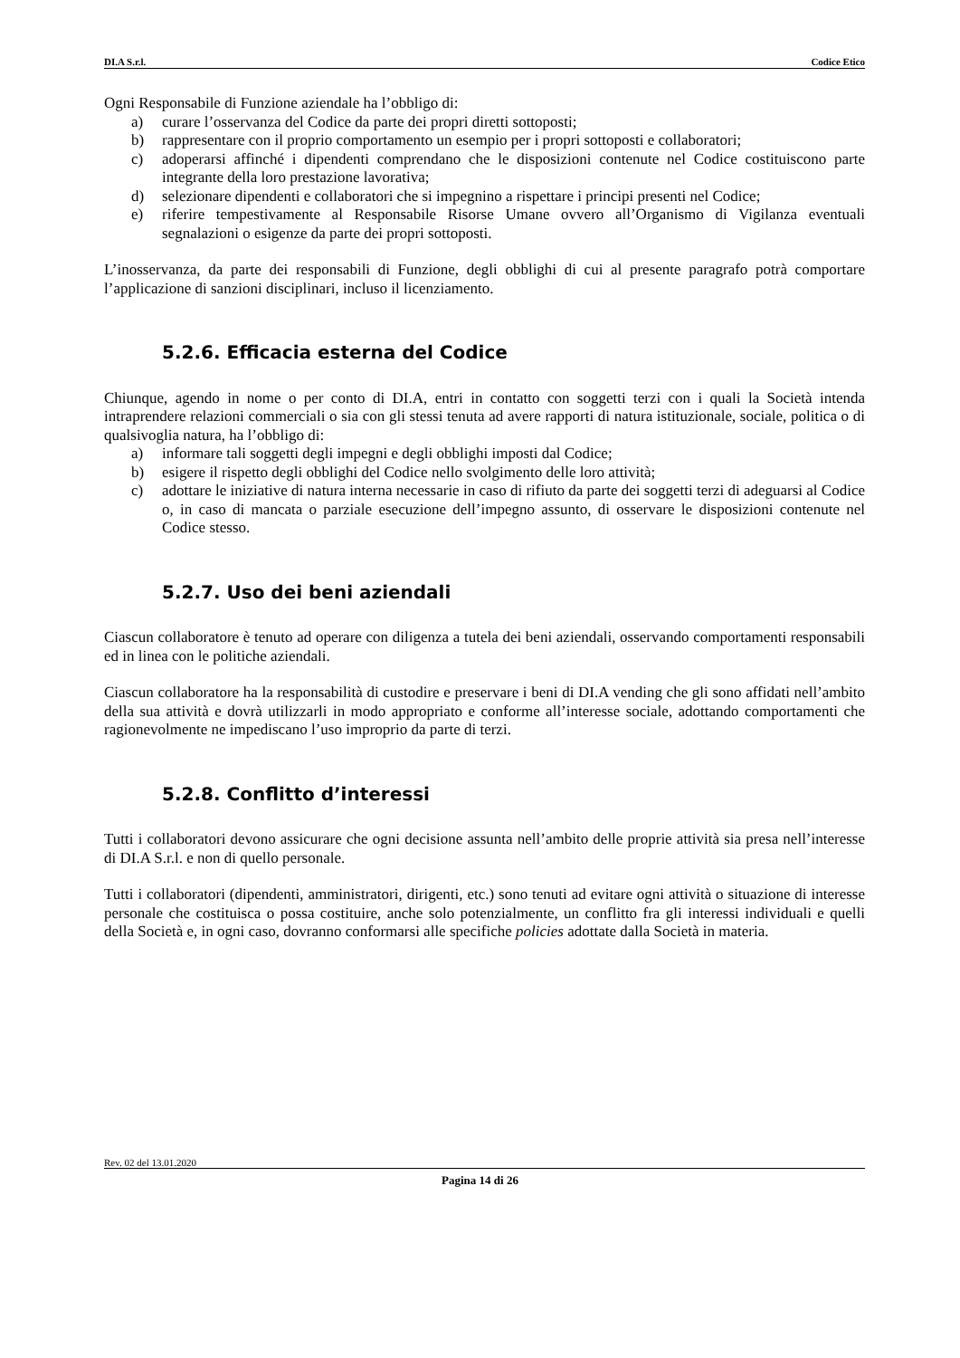DI.A S.r.l. Codice Etico
Ogni Responsabile di Funzione aziendale ha l’obbligo di:
a) curare l’osservanza del Codice da parte dei propri diretti sottoposti;
b) rappresentare con il proprio comportamento un esempio per i propri sottoposti e collaboratori;
c) adoperarsi affinché i dipendenti comprendano che le disposizioni contenute nel Codice costituiscono parte integrante della loro prestazione lavorativa;
d) selezionare dipendenti e collaboratori che si impegnino a rispettare i principi presenti nel Codice;
e) riferire tempestivamente al Responsabile Risorse Umane ovvero all’Organismo di Vigilanza eventuali segnalazioni o esigenze da parte dei propri sottoposti.
L’inosservanza, da parte dei responsabili di Funzione, degli obblighi di cui al presente paragrafo potrà comportare l’applicazione di sanzioni disciplinari, incluso il licenziamento.
5.2.6. Efficacia esterna del Codice
Chiunque, agendo in nome o per conto di DI.A, entri in contatto con soggetti terzi con i quali la Società intenda intraprendere relazioni commerciali o sia con gli stessi tenuta ad avere rapporti di natura istituzionale, sociale, politica o di qualsivoglia natura, ha l’obbligo di:
a) informare tali soggetti degli impegni e degli obblighi imposti dal Codice;
b) esigere il rispetto degli obblighi del Codice nello svolgimento delle loro attività;
c) adottare le iniziative di natura interna necessarie in caso di rifiuto da parte dei soggetti terzi di adeguarsi al Codice o, in caso di mancata o parziale esecuzione dell’impegno assunto, di osservare le disposizioni contenute nel Codice stesso.
5.2.7. Uso dei beni aziendali
Ciascun collaboratore è tenuto ad operare con diligenza a tutela dei beni aziendali, osservando comportamenti responsabili ed in linea con le politiche aziendali.
Ciascun collaboratore ha la responsabilità di custodire e preservare i beni di DI.A vending che gli sono affidati nell’ambito della sua attività e dovrà utilizzarli in modo appropriato e conforme all’interesse sociale, adottando comportamenti che ragionevolmente ne impediscano l’uso improprio da parte di terzi.
5.2.8. Conflitto d’interessi
Tutti i collaboratori devono assicurare che ogni decisione assunta nell’ambito delle proprie attività sia presa nell’interesse di DI.A S.r.l. e non di quello personale.
Tutti i collaboratori (dipendenti, amministratori, dirigenti, etc.) sono tenuti ad evitare ogni attività o situazione di interesse personale che costituisca o possa costituire, anche solo potenzialmente, un conflitto fra gli interessi individuali e quelli della Società e, in ogni caso, dovranno conformarsi alle specifiche policies adottate dalla Società in materia.
Rev. 02 del 13.01.2020
Pagina 14 di 26